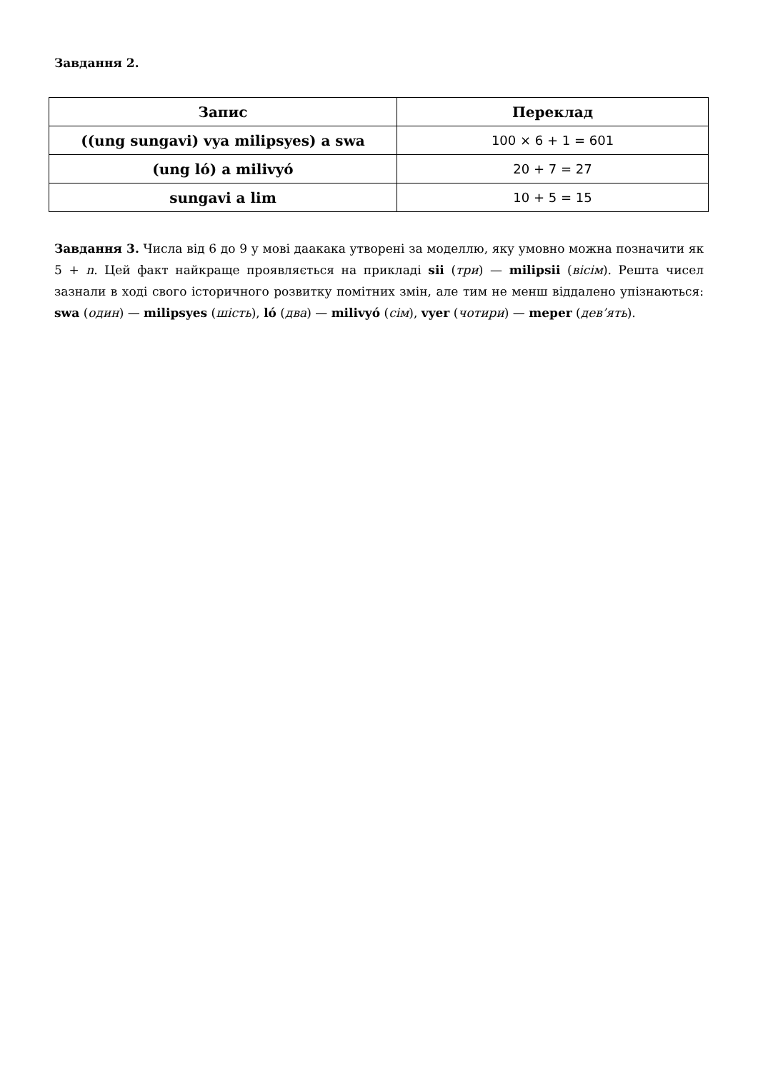Завдання 2.
| Запис | Переклад |
| --- | --- |
| ((ung sungavi) vya milipsyes) a swa | 100 × 6 + 1 = 601 |
| (ung ló) a milivyó | 20 + 7 = 27 |
| sungavi a lim | 10 + 5 = 15 |
Завдання 3. Числа від 6 до 9 у мові даакака утворені за моделлю, яку умовно можна позначити як 5 + n. Цей факт найкраще проявляється на прикладі sii (три) — milipsii (вісім). Решта чисел зазнали в ході свого історичного розвитку помітних змін, але тим не менш віддалено упізнаються: swa (один) — milipsyes (шість), ló (два) — milivyó (сім), vyer (чотири) — meper (дев’ять).